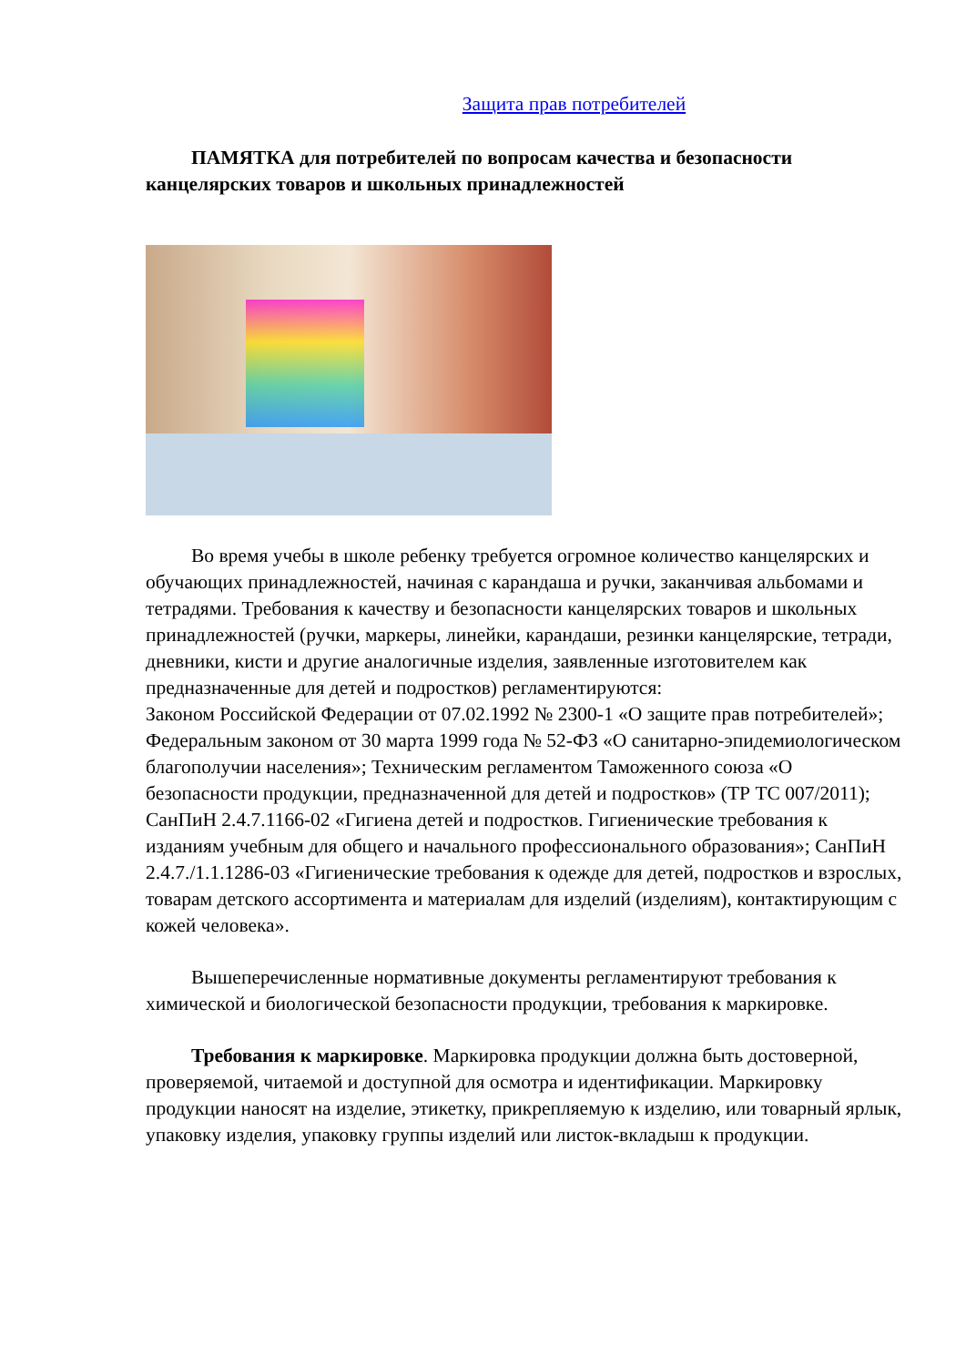Защита прав потребителей
ПАМЯТКА для потребителей по вопросам качества и безопасности канцелярских товаров и школьных принадлежностей
Во время учебы в школе ребенку требуется огромное количество канцелярских и обучающих принадлежностей, начиная с карандаша и ручки, заканчивая альбомами и тетрадями. Требования к качеству и безопасности канцелярских товаров и школьных принадлежностей (ручки, маркеры, линейки, карандаши, резинки канцелярские, тетради, дневники, кисти и другие аналогичные изделия, заявленные изготовителем как предназначенные для детей и подростков) регламентируются:
Законом Российской Федерации от 07.02.1992 № 2300-1 «О защите прав потребителей»; Федеральным законом от 30 марта 1999 года № 52-ФЗ «О санитарно-эпидемиологическом благополучии населения»; Техническим регламентом Таможенного союза «О безопасности продукции, предназначенной для детей и подростков» (ТР ТС 007/2011); СанПиН 2.4.7.1166-02 «Гигиена детей и подростков. Гигиенические требования к изданиям учебным для общего и начального профессионального образования»; СанПиН 2.4.7./1.1.1286-03 «Гигиенические требования к одежде для детей, подростков и взрослых, товарам детского ассортимента и материалам для изделий (изделиям), контактирующим с кожей человека».
Вышеперечисленные нормативные документы регламентируют требования к химической и биологической безопасности продукции, требования к маркировке.
Требования к маркировке. Маркировка продукции должна быть достоверной, проверяемой, читаемой и доступной для осмотра и идентификации. Маркировку продукции наносят на изделие, этикетку, прикрепляемую к изделию, или товарный ярлык, упаковку изделия, упаковку группы изделий или листок-вкладыш к продукции.